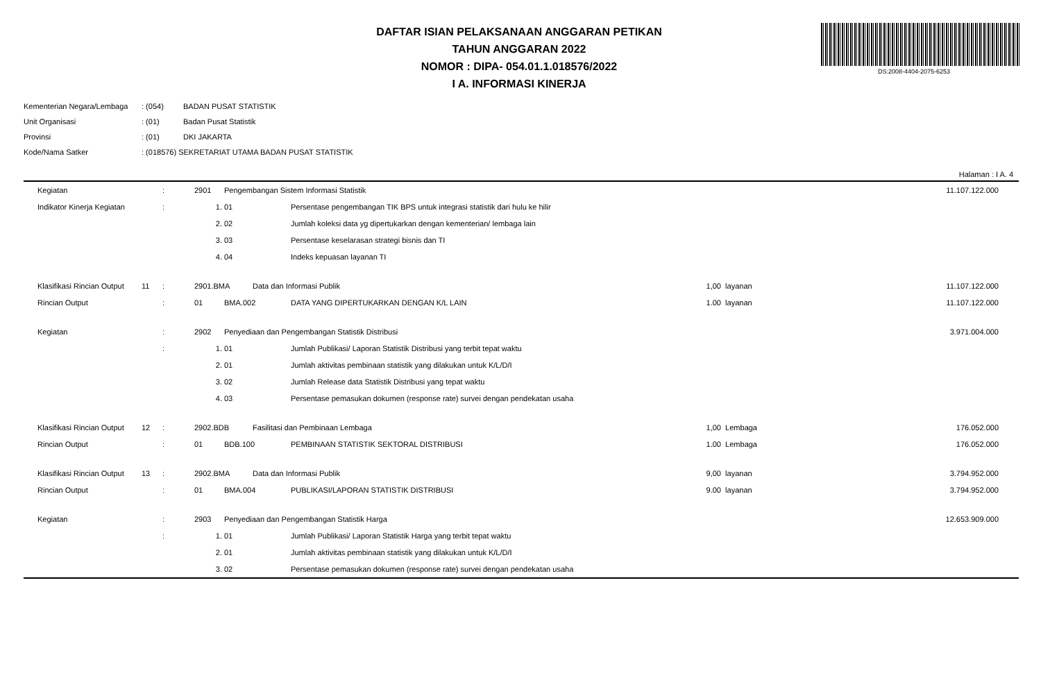DS:2008-4404-2075-6253
DAFTAR ISIAN PELAKSANAAN ANGGARAN PETIKAN
TAHUN ANGGARAN 2022
NOMOR : DIPA- 054.01.1.018576/2022
I A. INFORMASI KINERJA
| Kementerian Negara/Lembaga | : (054) | BADAN PUSAT STATISTIK |
| Unit Organisasi | : (01) | Badan Pusat Statistik |
| Provinsi | : (01) | DKI JAKARTA |
| Kode/Nama Satker | : (018576) SEKRETARIAT UTAMA BADAN PUSAT STATISTIK | |
Halaman : I A. 4
| | Kegiatan | | : | 2901 | Pengembangan Sistem Informasi Statistik | | | | | 11.107.122.000 | |
| | Indikator Kinerja Kegiatan | | : | 1. | 01 | | Persentase pengembangan TIK BPS untuk integrasi statistik dari hulu ke hilir | | | | |
| | | | | 2. | 02 | | Jumlah koleksi data yg dipertukarkan dengan kementerian/ lembaga lain | | | | |
| | | | | 3. | 03 | | Persentase keselarasan strategi bisnis dan TI | | | | |
| | | | | 4. | 04 | | Indeks kepuasan layanan TI | | | | |
| | Klasifikasi Rincian Output | 11 | : | 2901.BMA | | Data dan Informasi Publik | | 1,00 | layanan | 11.107.122.000 | |
| | Rincian Output | | : | 01 | BMA.002 | | DATA YANG DIPERTUKARKAN DENGAN K/L LAIN | 1.00 | layanan | 11.107.122.000 | |
| | Kegiatan | | : | 2902 | Penyediaan dan Pengembangan Statistik Distribusi | | | | | 3.971.004.000 | |
| | | | : | 1. | 01 | | Jumlah Publikasi/ Laporan Statistik Distribusi yang terbit tepat waktu | | | | |
| | | | | 2. | 01 | | Jumlah aktivitas pembinaan statistik yang dilakukan untuk K/L/D/I | | | | |
| | | | | 3. | 02 | | Jumlah Release data Statistik Distribusi yang tepat waktu | | | | |
| | | | | 4. | 03 | | Persentase pemasukan dokumen (response rate) survei dengan pendekatan usaha | | | | |
| | Klasifikasi Rincian Output | 12 | : | 2902.BDB | | Fasilitasi dan Pembinaan Lembaga | | 1,00 | Lembaga | 176.052.000 | |
| | Rincian Output | | : | 01 | BDB.100 | | PEMBINAAN STATISTIK SEKTORAL DISTRIBUSI | 1.00 | Lembaga | 176.052.000 | |
| | Klasifikasi Rincian Output | 13 | : | 2902.BMA | | Data dan Informasi Publik | | 9,00 | layanan | 3.794.952.000 | |
| | Rincian Output | | : | 01 | BMA.004 | | PUBLIKASI/LAPORAN STATISTIK DISTRIBUSI | 9.00 | layanan | 3.794.952.000 | |
| | Kegiatan | | : | 2903 | Penyediaan dan Pengembangan Statistik Harga | | | | | 12.653.909.000 | |
| | | | : | 1. | 01 | | Jumlah Publikasi/ Laporan Statistik Harga yang terbit tepat waktu | | | | |
| | | | | 2. | 01 | | Jumlah aktivitas pembinaan statistik yang dilakukan untuk K/L/D/I | | | | |
| | | | | 3. | 02 | | Persentase pemasukan dokumen (response rate) survei dengan pendekatan usaha | | | | |